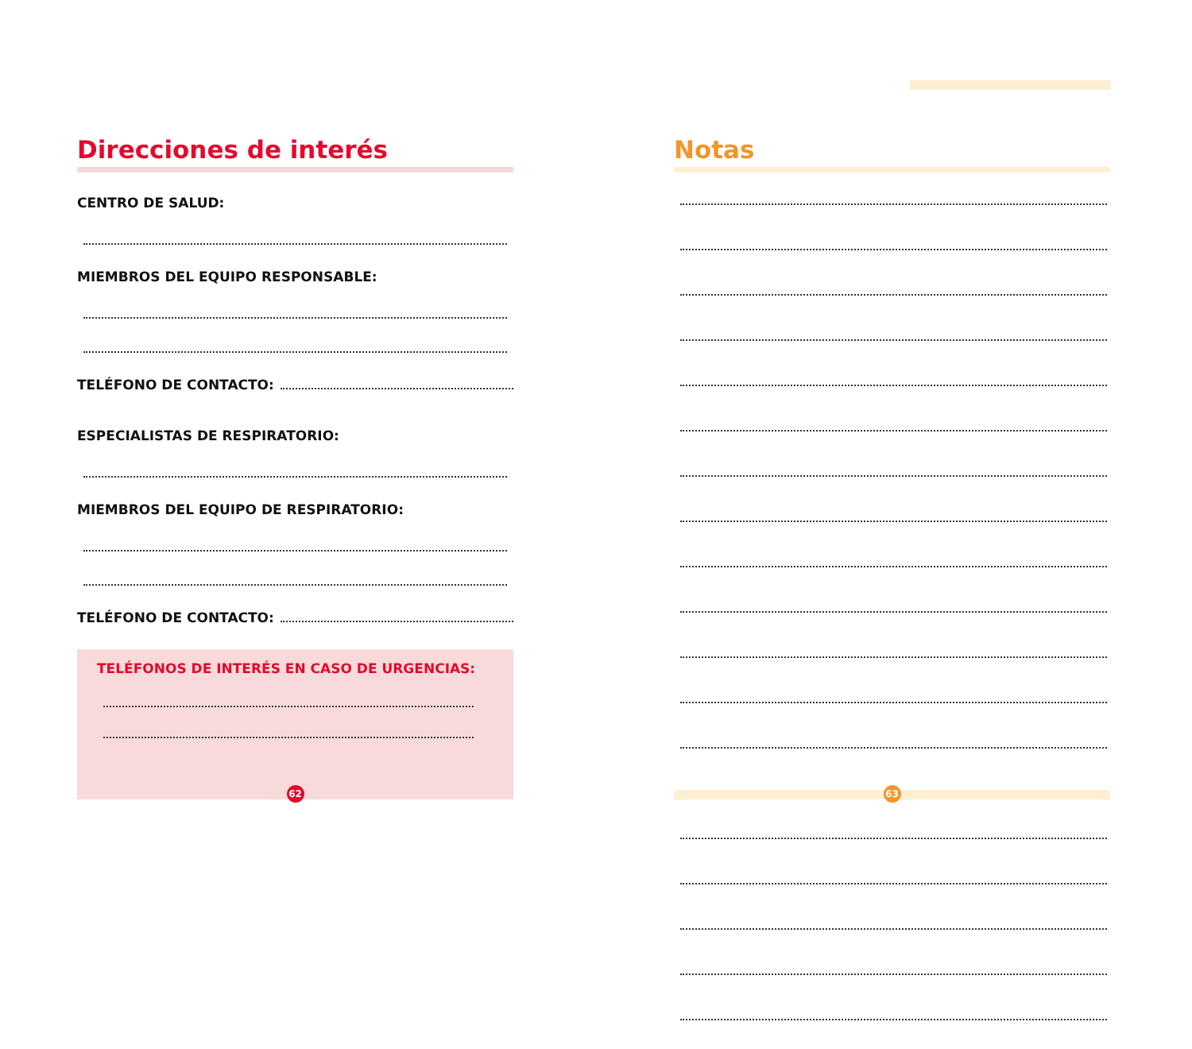Direcciones de interés
CENTRO DE SALUD:
MIEMBROS DEL EQUIPO RESPONSABLE:
TELÉFONO DE CONTACTO:
ESPECIALISTAS DE RESPIRATORIO:
MIEMBROS DEL EQUIPO DE RESPIRATORIO:
TELÉFONO DE CONTACTO:
TELÉFONOS DE INTERÉS EN CASO DE URGENCIAS:
Notas
62 63